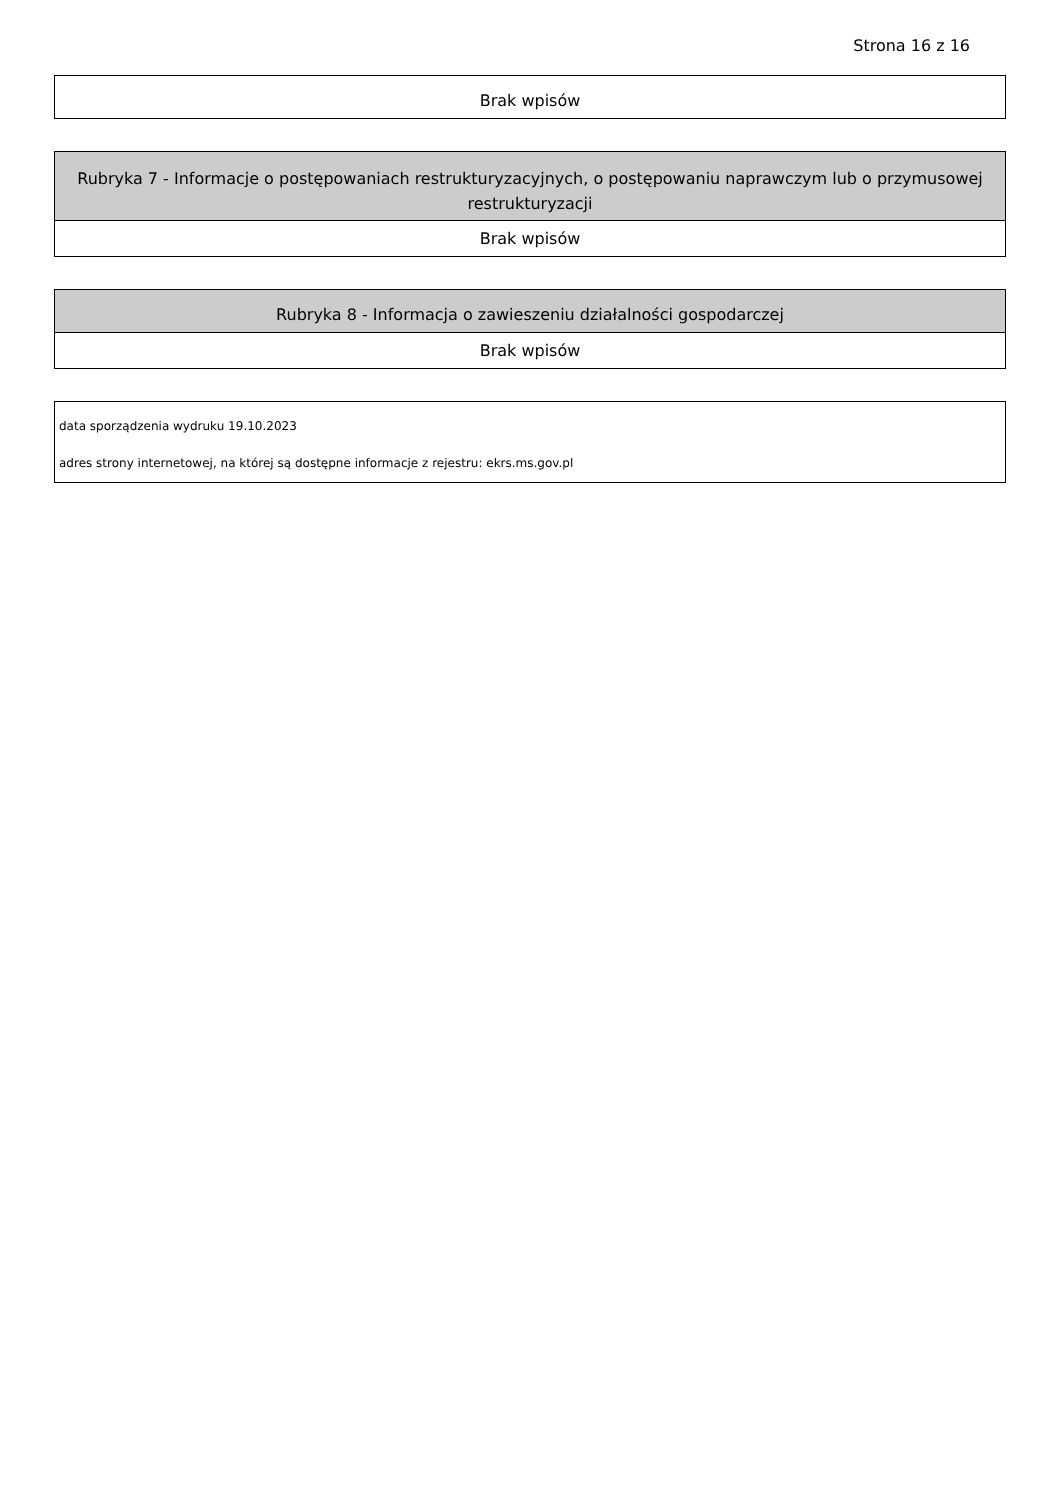Strona 16 z 16
| Brak wpisów |
| Rubryka 7 - Informacje o postępowaniach restrukturyzacyjnych, o postępowaniu naprawczym lub o przymusowej restrukturyzacji |
| --- |
| Brak wpisów |
| Rubryka 8 - Informacja o zawieszeniu działalności gospodarczej |
| --- |
| Brak wpisów |
| data sporządzenia wydruku 19.10.2023 |
| adres strony internetowej, na której są dostępne informacje z rejestru: ekrs.ms.gov.pl |